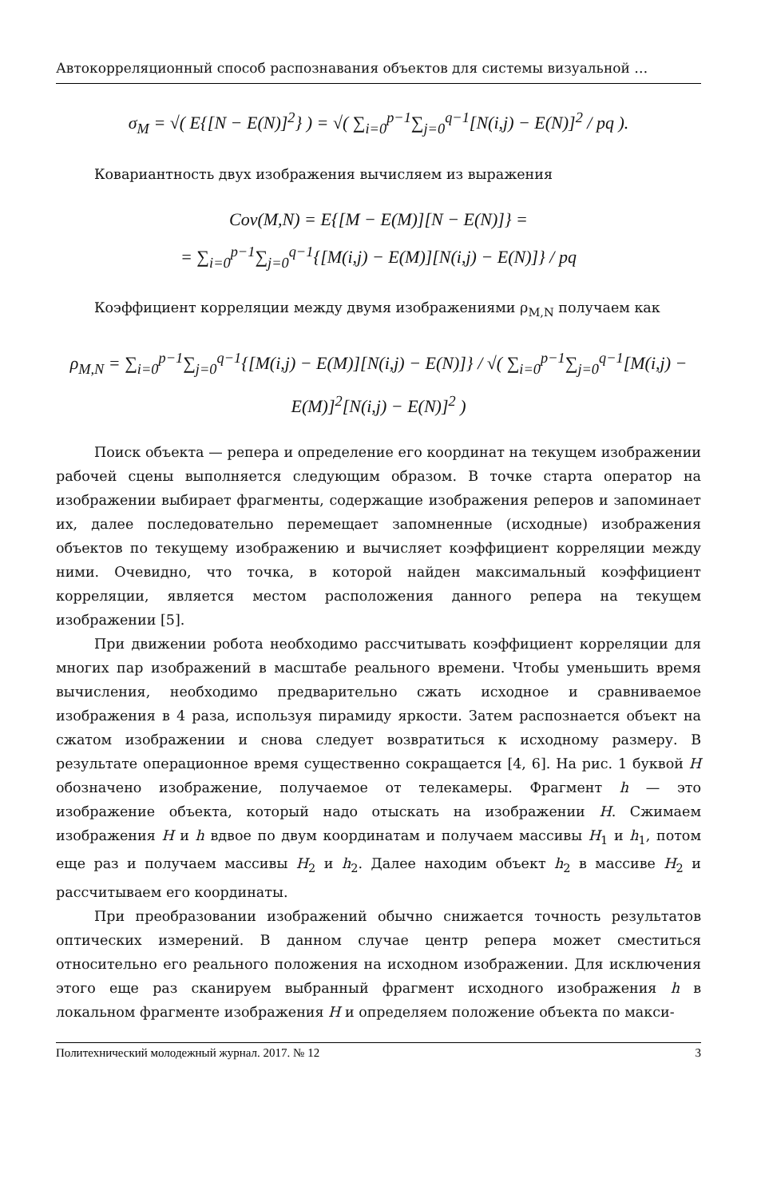Автокорреляционный способ распознавания объектов для системы визуальной …
σ<sub>M</sub> = √( E{[N − E(N)]<sup>2</sup>} ) = √( ∑<sub>i=0</sub><sup>p−1</sup>∑<sub>j=0</sub><sup>q−1</sup>[N(i,j) − E(N)]<sup>2</sup> / pq ).
Ковариантность двух изображения вычисляем из выражения
Cov(M,N) = E{[M − E(M)][N − E(N)]} =
= ∑<sub>i=0</sub><sup>p−1</sup>∑<sub>j=0</sub><sup>q−1</sup>{[M(i,j) − E(M)][N(i,j) − E(N)]} / pq
Коэффициент корреляции между двумя изображениями ρ<sub>M,N</sub> получаем как
ρ<sub>M,N</sub> = ∑<sub>i=0</sub><sup>p−1</sup>∑<sub>j=0</sub><sup>q−1</sup>{[M(i,j) − E(M)][N(i,j) − E(N)]} / √( ∑<sub>i=0</sub><sup>p−1</sup>∑<sub>j=0</sub><sup>q−1</sup>[M(i,j) − E(M)]<sup>2</sup>[N(i,j) − E(N)]<sup>2</sup> )
Поиск объекта — репера и определение его координат на текущем изображении рабочей сцены выполняется следующим образом. В точке старта оператор на изображении выбирает фрагменты, содержащие изображения реперов и запоминает их, далее последовательно перемещает запомненные (исходные) изображения объектов по текущему изображению и вычисляет коэффициент корреляции между ними. Очевидно, что точка, в которой найден максимальный коэффициент корреляции, является местом расположения данного репера на текущем изображении [5].
При движении робота необходимо рассчитывать коэффициент корреляции для многих пар изображений в масштабе реального времени. Чтобы уменьшить время вычисления, необходимо предварительно сжать исходное и сравниваемое изображения в 4 раза, используя пирамиду яркости. Затем распознается объект на сжатом изображении и снова следует возвратиться к исходному размеру. В результате операционное время существенно сокращается [4, 6]. На рис. 1 буквой H обозначено изображение, получаемое от телекамеры. Фрагмент h — это изображение объекта, который надо отыскать на изображении H. Сжимаем изображения H и h вдвое по двум координатам и получаем массивы H<sub>1</sub> и h<sub>1</sub>, потом еще раз и получаем массивы H<sub>2</sub> и h<sub>2</sub>. Далее находим объект h<sub>2</sub> в массиве H<sub>2</sub> и рассчитываем его координаты.
При преобразовании изображений обычно снижается точность результатов оптических измерений. В данном случае центр репера может сместиться относительно его реального положения на исходном изображении. Для исключения этого еще раз сканируем выбранный фрагмент исходного изображения h в локальном фрагменте изображения H и определяем положение объекта по макси-
Политехнический молодежный журнал. 2017. № 12 3